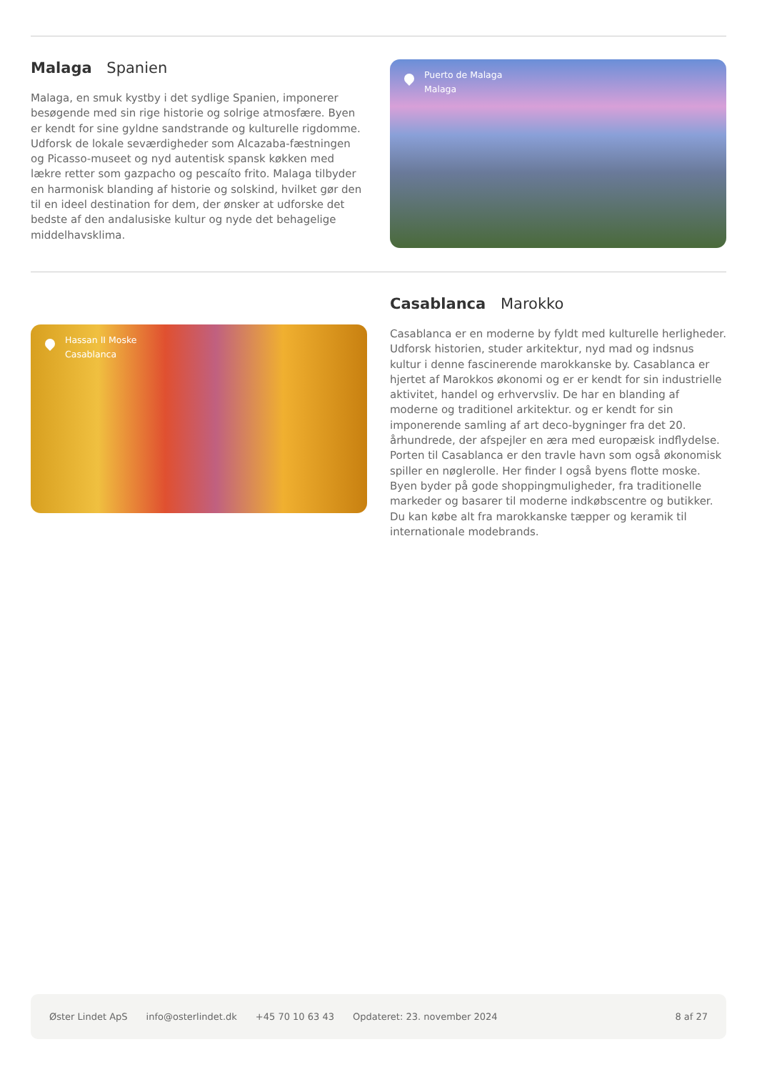Malaga Spanien
Malaga, en smuk kystby i det sydlige Spanien, imponerer besøgende med sin rige historie og solrige atmosfære. Byen er kendt for sine gyldne sandstrande og kulturelle rigdomme. Udforsk de lokale seværdigheder som Alcazaba-fæstningen og Picasso-museet og nyd autentisk spansk køkken med lækre retter som gazpacho og pescaíto frito. Malaga tilbyder en harmonisk blanding af historie og solskind, hvilket gør den til en ideel destination for dem, der ønsker at udforske det bedste af den andalusiske kultur og nyde det behagelige middelhavsklima.
Puerto de Malaga
Malaga
Hassan II Moske
Casablanca
Casablanca Marokko
Casablanca er en moderne by fyldt med kulturelle herligheder. Udforsk historien, studer arkitektur, nyd mad og indsnus kultur i denne fascinerende marokkanske by. Casablanca er hjertet af Marokkos økonomi og er er kendt for sin industrielle aktivitet, handel og erhvervsliv. De har en blanding af moderne og traditionel arkitektur. og er kendt for sin imponerende samling af art deco-bygninger fra det 20. århundrede, der afspejler en æra med europæisk indflydelse. Porten til Casablanca er den travle havn som også økonomisk spiller en nøglerolle. Her finder I også byens flotte moske. Byen byder på gode shoppingmuligheder, fra traditionelle markeder og basarer til moderne indkøbscentre og butikker. Du kan købe alt fra marokkanske tæpper og keramik til internationale modebrands.
Øster Lindet ApS info@osterlindet.dk +45 70 10 63 43 Opdateret: 23. november 2024 8 af 27